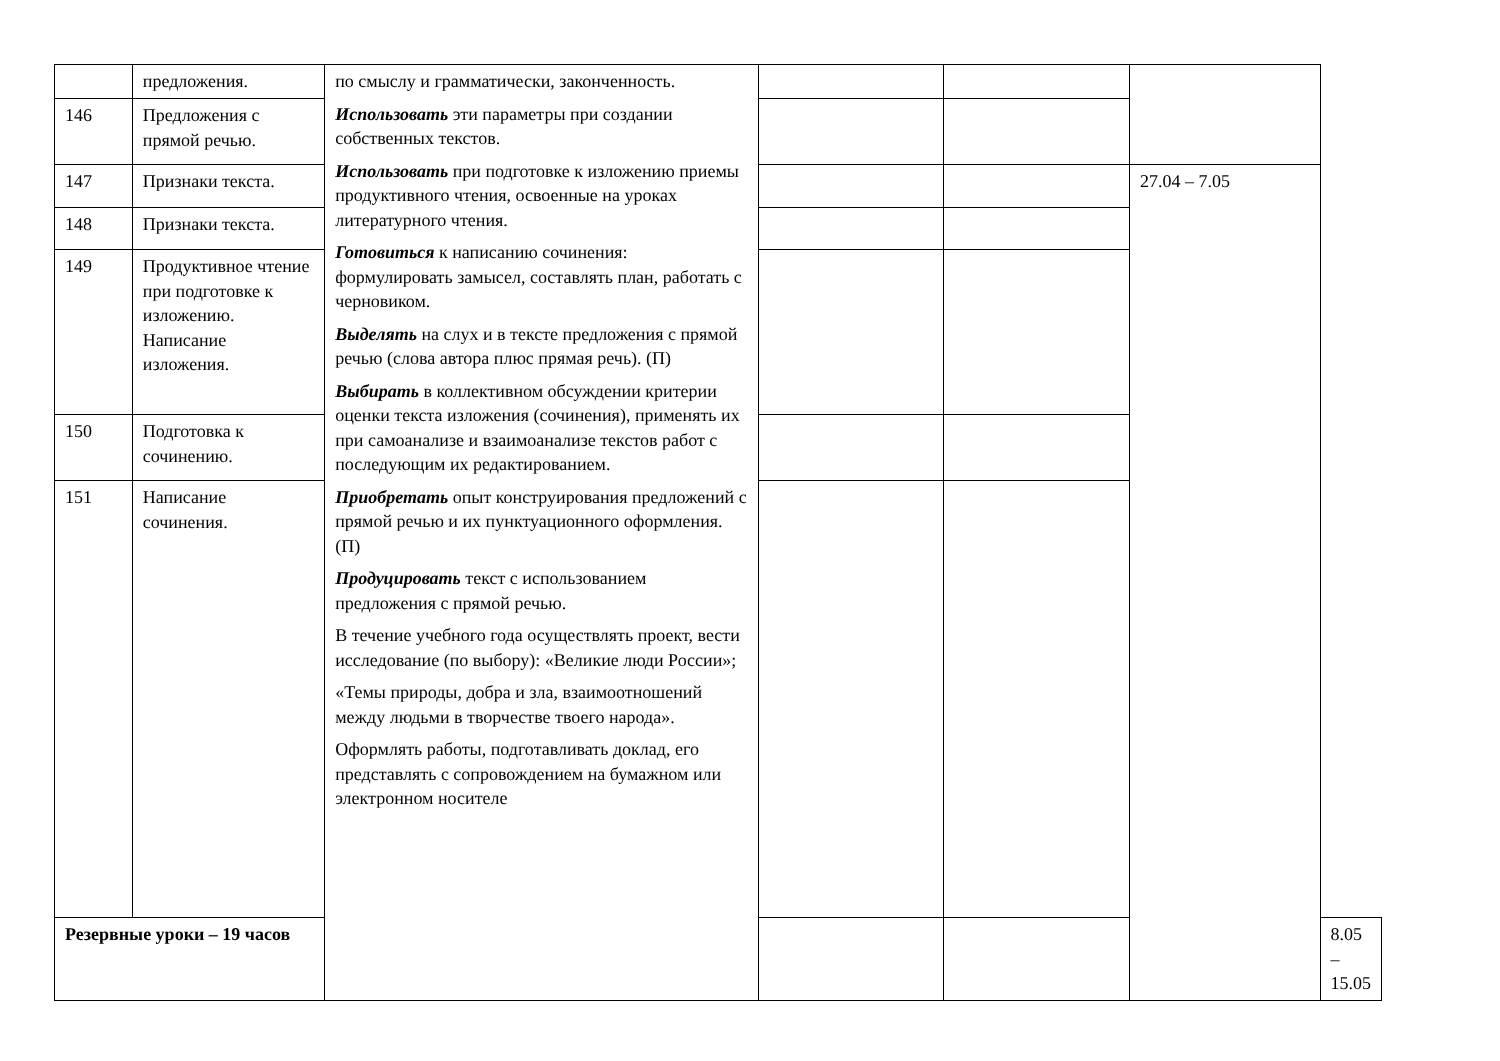| | предложения. | по смыслу и грамматически, законченность. Использовать эти параметры при создании собственных текстов. Использовать при подготовке к изложению приемы продуктивного чтения, освоенные на уроках литературного чтения. Готовиться к написанию сочинения: формулировать замысел, составлять план, работать с черновиком. Выделять на слух и в тексте предложения с прямой речью (слова автора плюс прямая речь). (П) Выбирать в коллективном обсуждении критерии оценки текста изложения (сочинения), применять их при самоанализе и взаимоанализе текстов работ с последующим их редактированием. Приобретать опыт конструирования предложений с прямой речью и их пунктуационного оформления. (П) Продуцировать текст с использованием предложения с прямой речью. В течение учебного года осуществлять проект, вести исследование (по выбору): «Великие люди России»; «Темы природы, добра и зла, взаимоотношений между людьми в творчестве твоего народа». Оформлять работы, подготавливать доклад, его представлять с сопровождением на бумажном или электронном носителе | | | | |
| 146 | Предложения с прямой речью. | | | | | |
| 147 | Признаки текста. | | | | 27.04 – 7.05 | |
| 148 | Признаки текста. | | | | | |
| 149 | Продуктивное чтение при подготовке к изложению. Написание изложения. | | | | | |
| 150 | Подготовка к сочинению. | | | | | |
| 151 | Написание сочинения. | | | | | |
| Резервные уроки – 19 часов | | | | | | 8.05 – 15.05 |